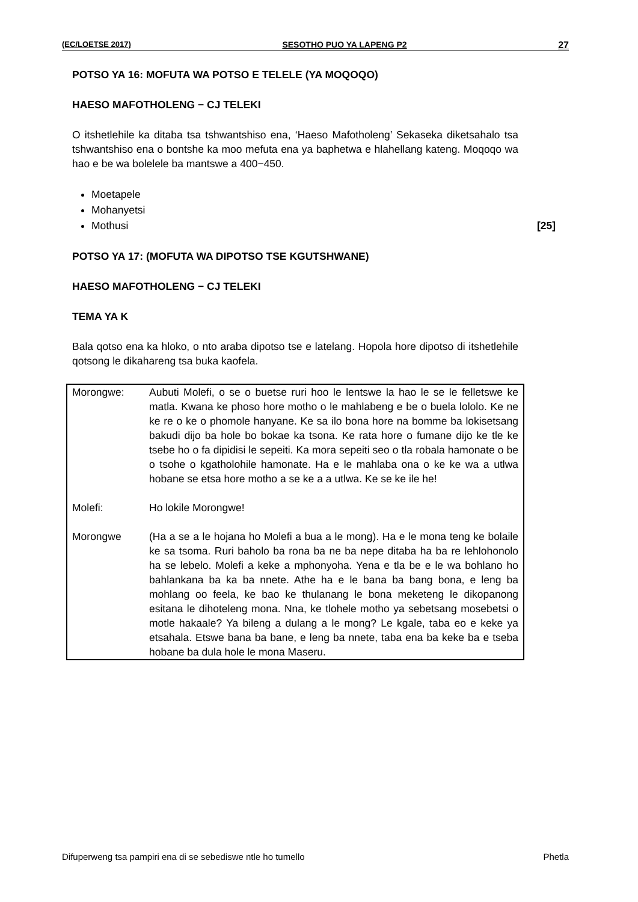(EC/LOETSE 2017) SESOTHO PUO YA LAPENG P2 27
POTSO YA 16: MOFUTA WA POTSO E TELELE (YA MOQOQO)
HAESO MAFOTHOLENG − CJ TELEKI
O itshetlehile ka ditaba tsa tshwantshiso ena, ‘Haeso Mafotholeng’ Sekaseka diketsahalo tsa tshwantshiso ena o bontshe ka moo mefuta ena ya baphetwa e hlahellang kateng. Moqoqo wa hao e be wa bolelele ba mantswe a 400−450.
Moetapele
Mohanyetsi
Mothusi [25]
POTSO YA 17: (MOFUTA WA DIPOTSO TSE KGUTSHWANE)
HAESO MAFOTHOLENG − CJ TELEKI
TEMA YA K
Bala qotso ena ka hloko, o nto araba dipotso tse e latelang. Hopola hore dipotso di itshetlehile qotsong le dikahareng tsa buka kaofela.
| Morongwe: | Aubuti Molefi, o se o buetse ruri hoo le lentswe la hao le se le felletswe ke matla. Kwana ke phoso hore motho o le mahlabeng e be o buela lololo. Ke ne ke re o ke o phomole hanyane. Ke sa ilo bona hore na bomme ba lokisetsang bakudi dijo ba hole bo bokae ka tsona. Ke rata hore o fumane dijo ke tle ke tsebe ho o fa dipidisi le sepeiti. Ka mora sepeiti seo o tla robala hamonate o be o tsohe o kgatholohile hamonate. Ha e le mahlaba ona o ke ke wa a utlwa hobane se etsa hore motho a se ke a a utlwa. Ke se ke ile he! |
| Molefi: | Ho lokile Morongwe! |
| Morongwe | (Ha a se a le hojana ho Molefi a bua a le mong). Ha e le mona teng ke bolaile ke sa tsoma. Ruri baholo ba rona ba ne ba nepe ditaba ha ba re lehlohonolo ha se lebelo. Molefi a keke a mphonyoha. Yena e tla be e le wa bohlano ho bahlankana ba ka ba nnete. Athe ha e le bana ba bang bona, e leng ba mohlang oo feela, ke bao ke thulanang le bona meketeng le dikopanong esitana le dihoteleng mona. Nna, ke tlohele motho ya sebetsang mosebetsi o motle hakaale? Ya bileng a dulang a le mong? Le kgale, taba eo e keke ya etsahala. Etswe bana ba bane, e leng ba nnete, taba ena ba keke ba e tseba hobane ba dula hole le mona Maseru. |
Difuperweng tsa pampiri ena di se sebediswe ntle ho tumello Phetla